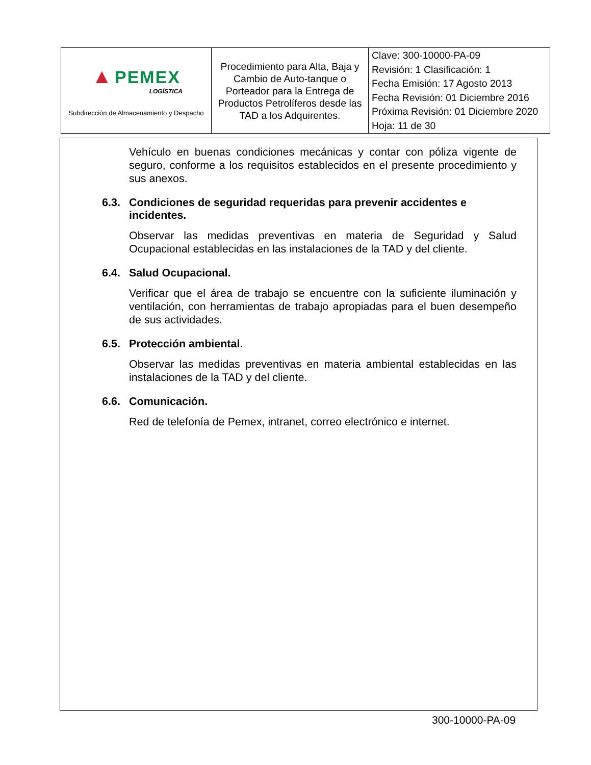| ▲ PEMEX LOGÍSTICA Subdirección de Almacenamiento y Despacho | Procedimiento para Alta, Baja y Cambio de Auto-tanque o Porteador para la Entrega de Productos Petrolíferos desde las TAD a los Adquirentes. | Clave: 300-10000-PA-09 Revisión: 1 Clasificación: 1 Fecha Emisión: 17 Agosto 2013 Fecha Revisión: 01 Diciembre 2016 Próxima Revisión: 01 Diciembre 2020 Hoja: 11 de 30 |
Vehículo en buenas condiciones mecánicas y contar con póliza vigente de seguro, conforme a los requisitos establecidos en el presente procedimiento y sus anexos.
6.3. Condiciones de seguridad requeridas para prevenir accidentes e incidentes.
Observar las medidas preventivas en materia de Seguridad y Salud Ocupacional establecidas en las instalaciones de la TAD y del cliente.
6.4. Salud Ocupacional.
Verificar que el área de trabajo se encuentre con la suficiente iluminación y ventilación, con herramientas de trabajo apropiadas para el buen desempeño de sus actividades.
6.5. Protección ambiental.
Observar las medidas preventivas en materia ambiental establecidas en las instalaciones de la TAD y del cliente.
6.6. Comunicación.
Red de telefonía de Pemex, intranet, correo electrónico e internet.
300-10000-PA-09